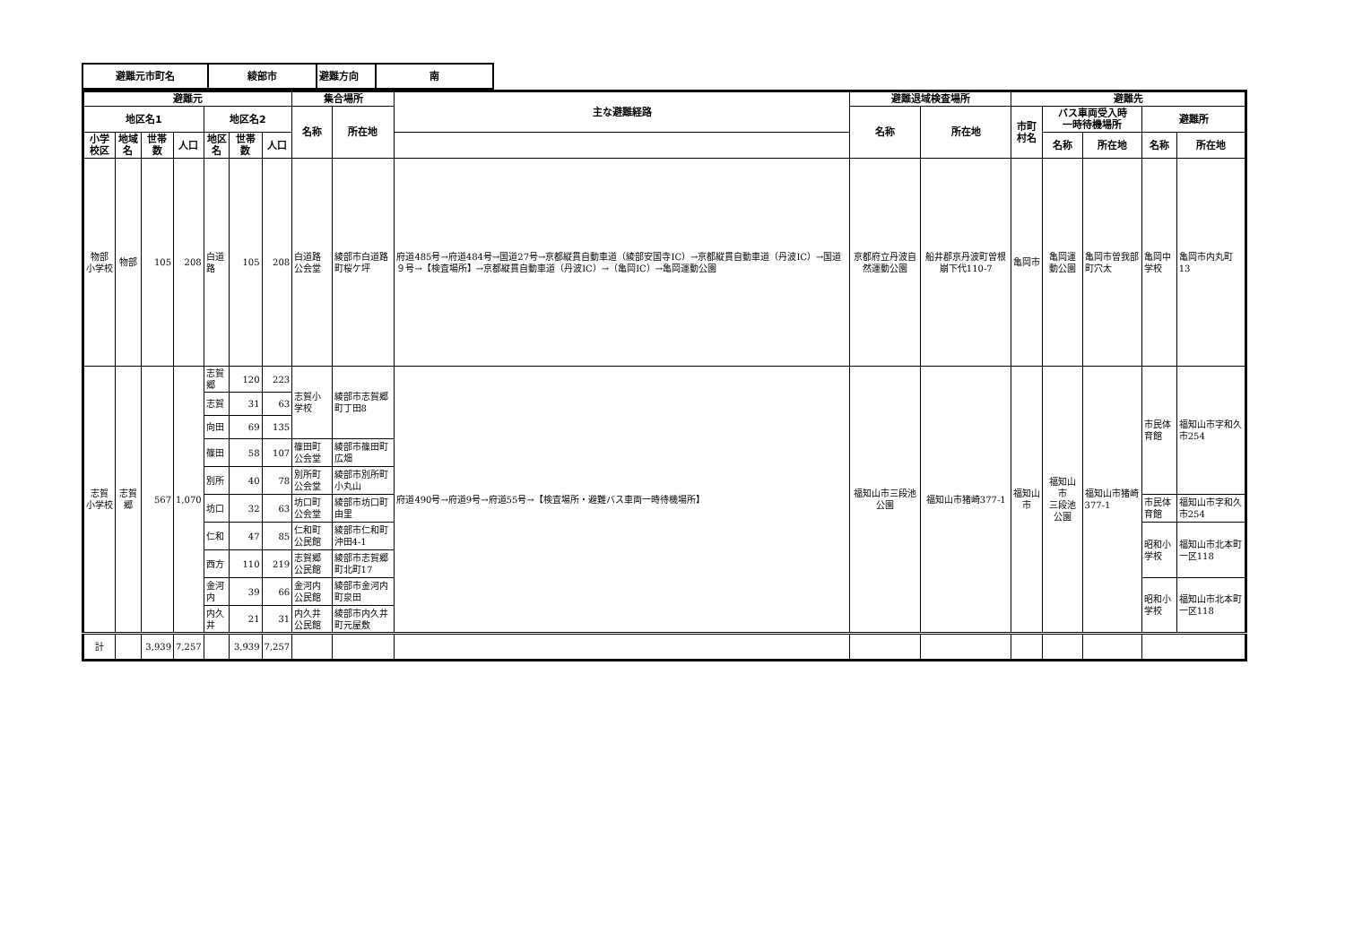| 避難元市町名 | 綾部市 | 避難方向 | 南 |
| 避難元 | | | | | | | 集合場所 | | 主な避難経路 | 避難退域検査場所 | | 避難先 | | | | |
| --- | --- | --- | --- | --- | --- | --- | --- | --- | --- | --- | --- | --- | --- | --- | --- | --- |
| 地区名1 | | | | 地区名2 | | | 名称 | 所在地 | | 名称 | 所在地 | 市町村名 | バス車両受入時 一時待機場所 | | 避難所 | |
| 小学校区 | 地域名 | 世帯数 | 人口 | 地区名 | 世帯数 | 人口 | | | | | | | 名称 | 所在地 | 名称 | 所在地 |
| 物部 小学校 | 物部 | 105 | 208 | 白道路 | 105 | 208 | 白道路公会堂 | 綾部市白道路町桜ケ坪 | 府道485号→府道484号→国道27号→京都縦貫自動車道（綾部安国寺IC）→京都縦貫自動車道（丹波IC）→国道９号→【検査場所】→京都縦貫自動車道（丹波IC）→（亀岡IC）→亀岡運動公園 | 京都府立丹波自然運動公園 | 船井郡京丹波町曽根崩下代110-7 | 亀岡市 | 亀岡運動公園 | 亀岡市曽我部町穴太 | 亀岡中学校 | 亀岡市内丸町13 |
| 志賀 小学校 | 志賀郷 | 567 | 1,070 | 志賀郷 | 120 | 223 | 志賀小学校 | 綾部市志賀郷町丁田8 | 府道490号→府道9号→府道55号→【検査場所・避難バス車両一時待機場所】 | 福知山市三段池公園 | 福知山市猪崎377-1 | 福知山市 | 福知山市 三段池公園 | 福知山市猪崎377-1 | 市民体育館 | 福知山市字和久市254 |
| | | | | 志賀 | 31 | 63 | | | | | | | | | | |
| | | | | 向田 | 69 | 135 | | | | | | | | | | |
| | | | | 篠田 | 58 | 107 | 篠田町公会堂 | 綾部市篠田町広畑 | | | | | | | | |
| | | | | 別所 | 40 | 78 | 別所町公会堂 | 綾部市別所町小丸山 | | | | | | | | |
| | | | | 坊口 | 32 | 63 | 坊口町公会堂 | 綾部市坊口町由里 | | | | | | | 市民体育館 | 福知山市字和久市254 |
| | | | | 仁和 | 47 | 85 | 仁和町公民館 | 綾部市仁和町沖田4-1 | | | | | | | 昭和小学校 | 福知山市北本町一区118 |
| | | | | 西方 | 110 | 219 | 志賀郷公民館 | 綾部市志賀郷町北町17 | | | | | | | | |
| | | | | 金河内 | 39 | 66 | 金河内公民館 | 綾部市金河内町泉田 | | | | | | | 昭和小学校 | 福知山市北本町一区118 |
| | | | | 内久井 | 21 | 31 | 内久井公民館 | 綾部市内久井町元屋敷 | | | | | | | | |
| 計 | | 3,939 | 7,257 | | 3,939 | 7,257 | | | | | | | | | | |